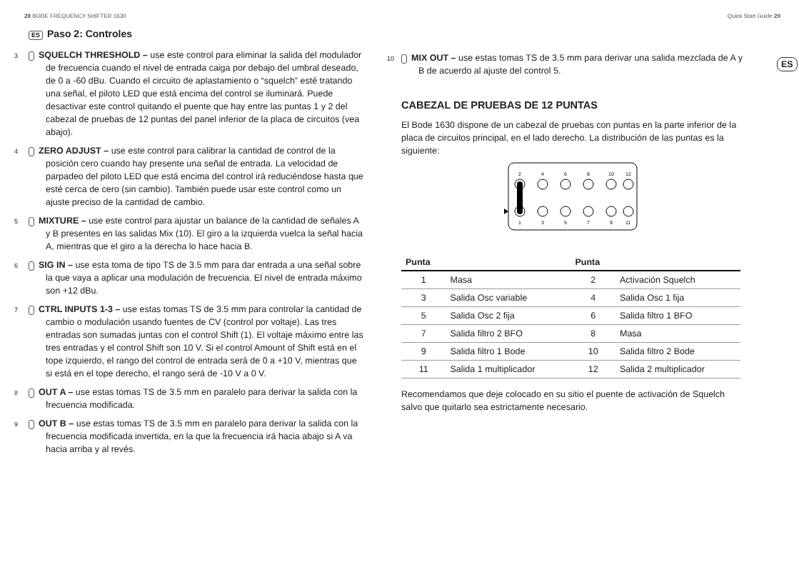28 BODE FREQUENCY SHIFTER 1630 Quick Start Guide 29
ES
ES Paso 2: Controles
3 SQUELCH THRESHOLD – use este control para eliminar la salida del modulador de frecuencia cuando el nivel de entrada caiga por debajo del umbral deseado, de 0 a -60 dBu. Cuando el circuito de aplastamiento o “squelch” esté tratando una señal, el piloto LED que está encima del control se iluminará. Puede desactivar este control quitando el puente que hay entre las puntas 1 y 2 del cabezal de pruebas de 12 puntas del panel inferior de la placa de circuitos (vea abajo).
4 ZERO ADJUST – use este control para calibrar la cantidad de control de la posición cero cuando hay presente una señal de entrada. La velocidad de parpadeo del piloto LED que está encima del control irá reduciéndose hasta que esté cerca de cero (sin cambio). También puede usar este control como un ajuste preciso de la cantidad de cambio.
5 MIXTURE – use este control para ajustar un balance de la cantidad de señales A y B presentes en las salidas Mix (10). El giro a la izquierda vuelca la señal hacia A, mientras que el giro a la derecha lo hace hacia B.
6 SIG IN – use esta toma de tipo TS de 3.5 mm para dar entrada a una señal sobre la que vaya a aplicar una modulación de frecuencia. El nivel de entrada máximo son +12 dBu.
7 CTRL INPUTS 1-3 – use estas tomas TS de 3.5 mm para controlar la cantidad de cambio o modulación usando fuentes de CV (control por voltaje). Las tres entradas son sumadas juntas con el control Shift (1). El voltaje máximo entre las tres entradas y el control Shift son 10 V. Si el control Amount of Shift está en el tope izquierdo, el rango del control de entrada será de 0 a +10 V, mientras que si está en el tope derecho, el rango será de -10 V a 0 V.
8 OUT A – use estas tomas TS de 3.5 mm en paralelo para derivar la salida con la frecuencia modificada.
9 OUT B – use estas tomas TS de 3.5 mm en paralelo para derivar la salida con la frecuencia modificada invertida, en la que la frecuencia irá hacia abajo si A va hacia arriba y al revés.
10 MIX OUT – use estas tomas TS de 3.5 mm para derivar una salida mezclada de A y B de acuerdo al ajuste del control 5.
CABEZAL DE PRUEBAS DE 12 PUNTAS
El Bode 1630 dispone de un cabezal de pruebas con puntas en la parte inferior de la placa de circuitos principal, en el lado derecho. La distribución de las puntas es la siguiente:
2
4
6
8
10
12
1
3
5
7
9
11
| Punta | | Punta | |
| --- | --- | --- | --- |
| 1 | Masa | 2 | Activación Squelch |
| 3 | Salida Osc variable | 4 | Salida Osc 1 fija |
| 5 | Salida Osc 2 fija | 6 | Salida filtro 1 BFO |
| 7 | Salida filtro 2 BFO | 8 | Masa |
| 9 | Salida filtro 1 Bode | 10 | Salida filtro 2 Bode |
| 11 | Salida 1 multiplicador | 12 | Salida 2 multiplicador |
Recomendamos que deje colocado en su sitio el puente de activación de Squelch salvo que quitarlo sea estrictamente necesario.